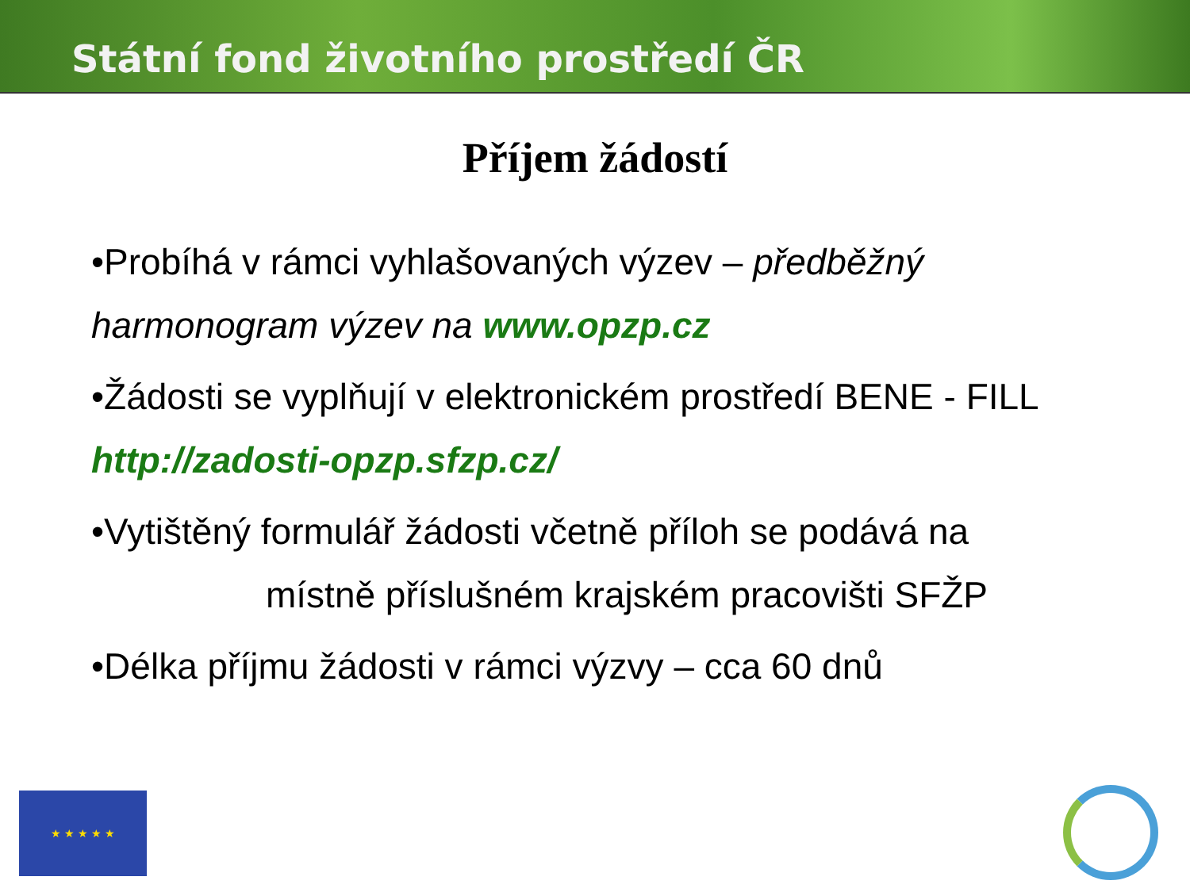Státní fond životního prostředí ČR
Příjem žádostí
•Probíhá v rámci vyhlašovaných výzev – předběžný harmonogram výzev na www.opzp.cz
•Žádosti se vyplňují v elektronickém prostředí BENE - FILL http://zadosti-opzp.sfzp.cz/
•Vytištěný formulář žádosti včetně příloh se podává na místně příslušném krajském pracovišti SFŽP
•Délka příjmu žádosti v rámci výzvy – cca 60 dnů
★ ★ ★ ★ ★